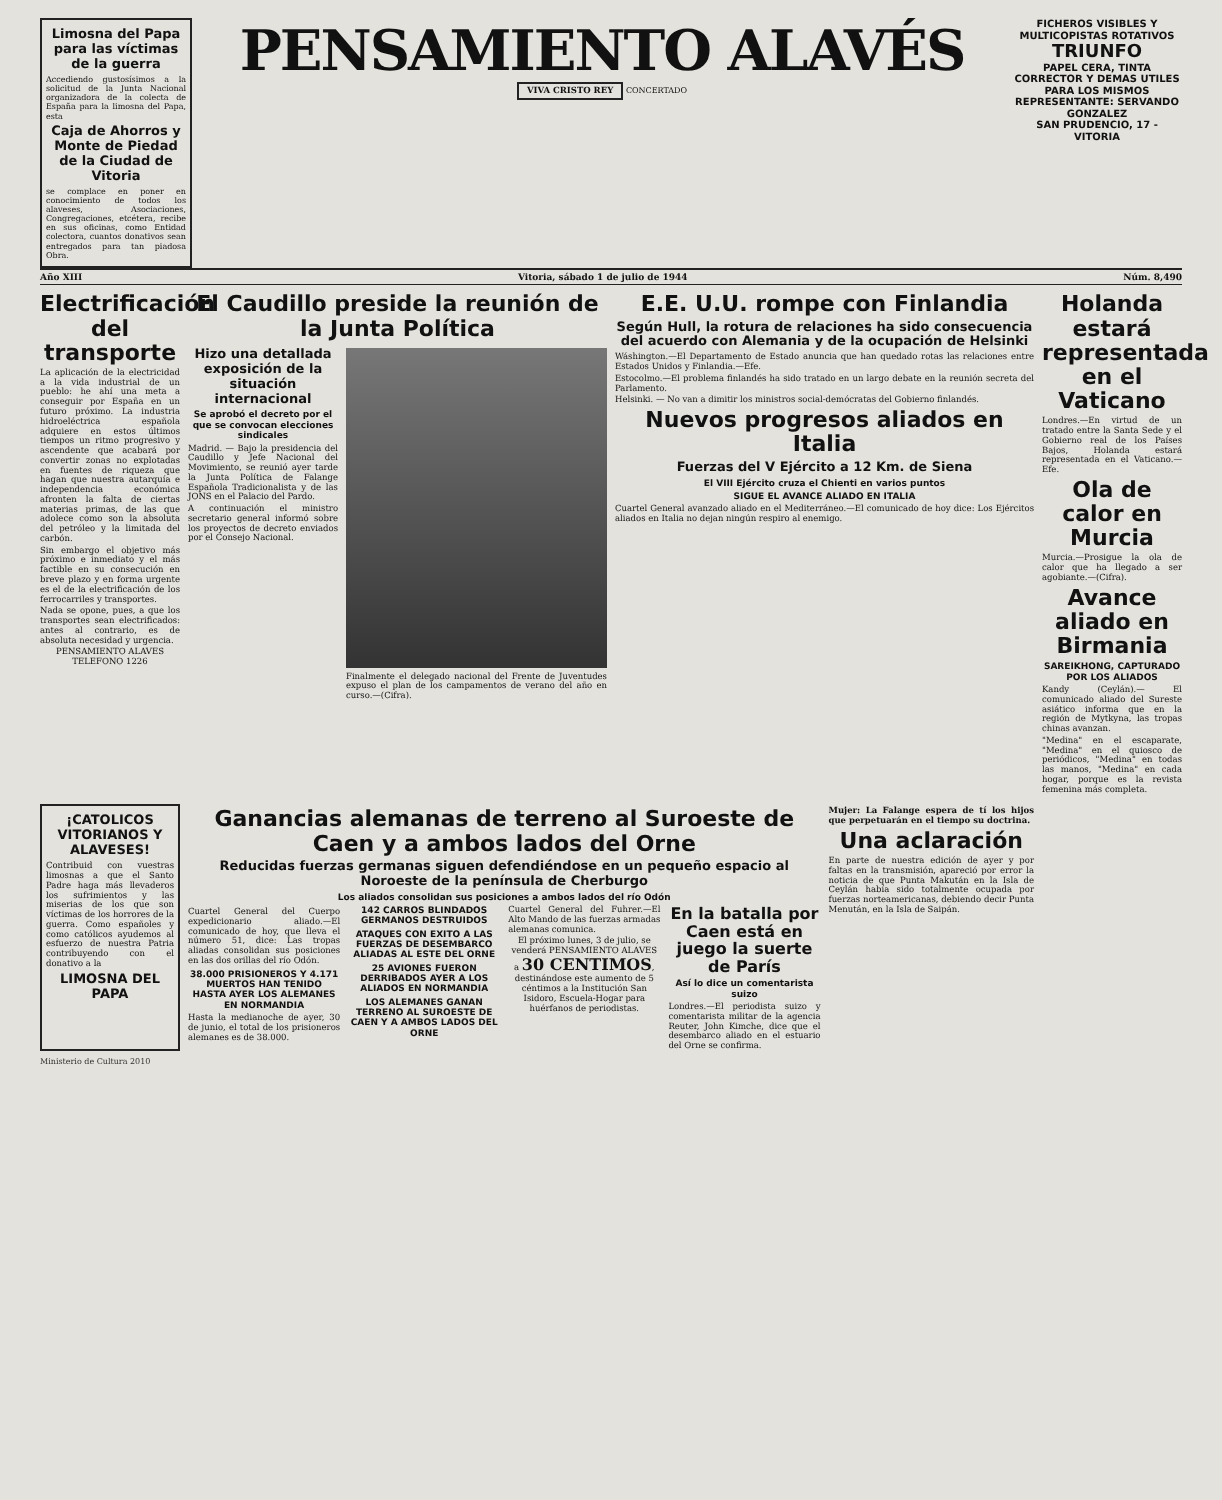Limosna del Papa para las víctimas de la guerra
Accediendo gustosísimos a la solicitud de la Junta Nacional organizadora de la colecta de España para la limosna del Papa, esta
Caja de Ahorros y Monte de Piedad de la Ciudad de Vitoria
se complace en poner en conocimiento de todos los alaveses, Asociaciones, Congregaciones, etcétera, recibe en sus oficinas, como Entidad colectora, cuantos donativos sean entregados para tan piadosa Obra.
PENSAMIENTO ALAVÉS
VIVA CRISTO REY
CONCERTADO
FICHEROS VISIBLES Y MULTICOPISTAS ROTATIVOS
TRIUNFO
PAPEL CERA, TINTA CORRECTOR Y DEMAS UTILES PARA LOS MISMOS
REPRESENTANTE: SERVANDO GONZALEZ
SAN PRUDENCIO, 17 - VITORIA
Año XIII Vitoria, sábado 1 de julio de 1944 Núm. 8,490
Electrificación del transporte
La aplicación de la electricidad a la vida industrial de un pueblo: he ahí una meta a conseguir por España en un futuro próximo. La industria hidroeléctrica española adquiere en estos últimos tiempos un ritmo progresivo y ascendente que acabará por convertir zonas no explotadas en fuentes de riqueza que hagan que nuestra autarquía e independencia económica afronten la falta de ciertas materias primas, de las que adolece como son la absoluta del petróleo y la limitada del carbón.
Sin embargo el objetivo más próximo e inmediato y el más factible en su consecución en breve plazo y en forma urgente es el de la electrificación de los ferrocarriles y transportes.
Nada se opone, pues, a que los transportes sean electrificados: antes al contrario, es de absoluta necesidad y urgencia.
PENSAMIENTO ALAVES
TELEFONO 1226
El Caudillo preside la reunión de la Junta Política
Hizo una detallada exposición de la situación internacional
Se aprobó el decreto por el que se convocan elecciones sindicales
Madrid. — Bajo la presidencia del Caudillo y Jefe Nacional del Movimiento, se reunió ayer tarde la Junta Política de Falange Española Tradicionalista y de las JONS en el Palacio del Pardo.
A continuación el ministro secretario general informó sobre los proyectos de decreto enviados por el Consejo Nacional.
Finalmente el delegado nacional del Frente de Juventudes expuso el plan de los campamentos de verano del año en curso.—(Cifra).
E.E. U.U. rompe con Finlandia
Según Hull, la rotura de relaciones ha sido consecuencia del acuerdo con Alemania y de la ocupación de Helsinki
Wáshington.—El Departamento de Estado anuncia que han quedado rotas las relaciones entre Estados Unidos y Finlandia.—Efe.
Estocolmo.—El problema finlandés ha sido tratado en un largo debate en la reunión secreta del Parlamento.
Helsinki. — No van a dimitir los ministros social-demócratas del Gobierno finlandés.
Nuevos progresos aliados en Italia
Fuerzas del V Ejército a 12 Km. de Siena
El VIII Ejército cruza el Chienti en varios puntos
SIGUE EL AVANCE ALIADO EN ITALIA
Cuartel General avanzado aliado en el Mediterráneo.—El comunicado de hoy dice: Los Ejércitos aliados en Italia no dejan ningún respiro al enemigo.
Holanda estará representada en el Vaticano
Londres.—En virtud de un tratado entre la Santa Sede y el Gobierno real de los Países Bajos, Holanda estará representada en el Vaticano.—Efe.
Ola de calor en Murcia
Murcia.—Prosigue la ola de calor que ha llegado a ser agobiante.—(Cifra).
Avance aliado en Birmania
SAREIKHONG, CAPTURADO POR LOS ALIADOS
Kandy (Ceylán).— El comunicado aliado del Sureste asiático informa que en la región de Mytkyna, las tropas chinas avanzan.
"Medina" en el escaparate, "Medina" en el quiosco de periódicos, "Medina" en todas las manos, "Medina" en cada hogar, porque es la revista femenina más completa.
Ganancias alemanas de terreno al Suroeste de Caen y a ambos lados del Orne
Reducidas fuerzas germanas siguen defendiéndose en un pequeño espacio al Noroeste de la península de Cherburgo
Los aliados consolidan sus posiciones a ambos lados del río Odón
Cuartel General del Cuerpo expedicionario aliado.—El comunicado de hoy, que lleva el número 51, dice: Las tropas aliadas consolidan sus posiciones en las dos orillas del río Odón.
38.000 PRISIONEROS Y 4.171 MUERTOS HAN TENIDO HASTA AYER LOS ALEMANES EN NORMANDIA
Hasta la medianoche de ayer, 30 de junio, el total de los prisioneros alemanes es de 38.000.
142 CARROS BLINDADOS GERMANOS DESTRUIDOS
ATAQUES CON EXITO A LAS FUERZAS DE DESEMBARCO ALIADAS AL ESTE DEL ORNE
25 AVIONES FUERON DERRIBADOS AYER A LOS ALIADOS EN NORMANDIA
LOS ALEMANES GANAN TERRENO AL SUROESTE DE CAEN Y A AMBOS LADOS DEL ORNE
Cuartel General del Fuhrer.—El Alto Mando de las fuerzas armadas alemanas comunica.
El próximo lunes, 3 de julio, se venderá PENSAMIENTO ALAVES a 30 CENTIMOS, destinándose este aumento de 5 céntimos a la Institución San Isidoro, Escuela-Hogar para huérfanos de periodistas.
En la batalla por Caen está en juego la suerte de París
Así lo dice un comentarista suizo
Londres.—El periodista suizo y comentarista militar de la agencia Reuter, John Kimche, dice que el desembarco aliado en el estuario del Orne se confirma.
Mujer: La Falange espera de tí los hijos que perpetuarán en el tiempo su doctrina.
Una aclaración
En parte de nuestra edición de ayer y por faltas en la transmisión, apareció por error la noticia de que Punta Makután en la Isla de Ceylán había sido totalmente ocupada por fuerzas norteamericanas, debiendo decir Punta Menután, en la Isla de Saipán.
¡CATOLICOS VITORIANOS Y ALAVESES!
Contribuid con vuestras limosnas a que el Santo Padre haga más llevaderos los sufrimientos y las miserias de los que son víctimas de los horrores de la guerra. Como españoles y como católicos ayudemos al esfuerzo de nuestra Patria contribuyendo con el donativo a la
LIMOSNA DEL PAPA
Ministerio de Cultura 2010